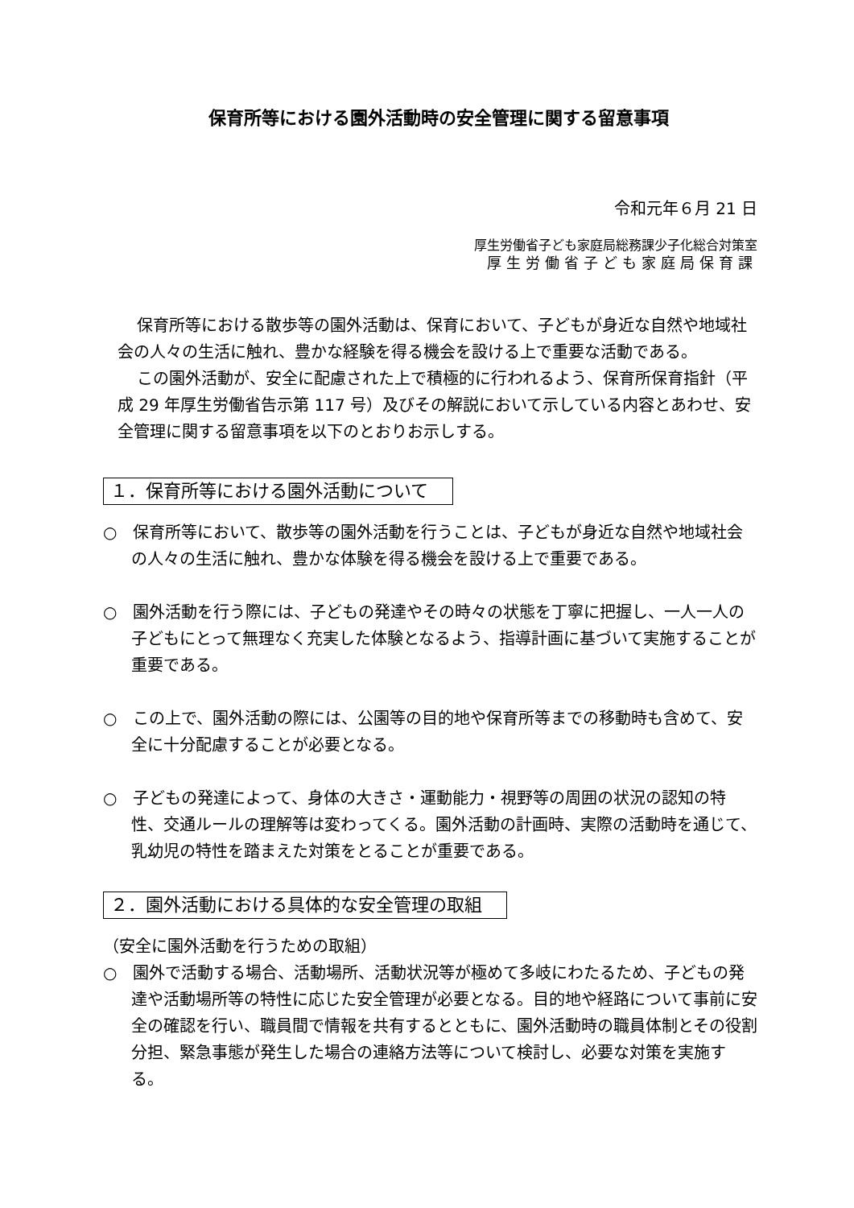保育所等における園外活動時の安全管理に関する留意事項
令和元年６月 21 日
厚生労働省子ども家庭局総務課少子化総合対策室
厚生労働省子ども家庭局保育課
保育所等における散歩等の園外活動は、保育において、子どもが身近な自然や地域社会の人々の生活に触れ、豊かな経験を得る機会を設ける上で重要な活動である。
この園外活動が、安全に配慮された上で積極的に行われるよう、保育所保育指針（平成 29 年厚生労働省告示第 117 号）及びその解説において示している内容とあわせ、安全管理に関する留意事項を以下のとおりお示しする。
１．保育所等における園外活動について
○　保育所等において、散歩等の園外活動を行うことは、子どもが身近な自然や地域社会の人々の生活に触れ、豊かな体験を得る機会を設ける上で重要である。
○　園外活動を行う際には、子どもの発達やその時々の状態を丁寧に把握し、一人一人の子どもにとって無理なく充実した体験となるよう、指導計画に基づいて実施することが重要である。
○　この上で、園外活動の際には、公園等の目的地や保育所等までの移動時も含めて、安全に十分配慮することが必要となる。
○　子どもの発達によって、身体の大きさ・運動能力・視野等の周囲の状況の認知の特性、交通ルールの理解等は変わってくる。園外活動の計画時、実際の活動時を通じて、乳幼児の特性を踏まえた対策をとることが重要である。
２．園外活動における具体的な安全管理の取組
（安全に園外活動を行うための取組）
○　園外で活動する場合、活動場所、活動状況等が極めて多岐にわたるため、子どもの発達や活動場所等の特性に応じた安全管理が必要となる。目的地や経路について事前に安全の確認を行い、職員間で情報を共有するとともに、園外活動時の職員体制とその役割分担、緊急事態が発生した場合の連絡方法等について検討し、必要な対策を実施する。